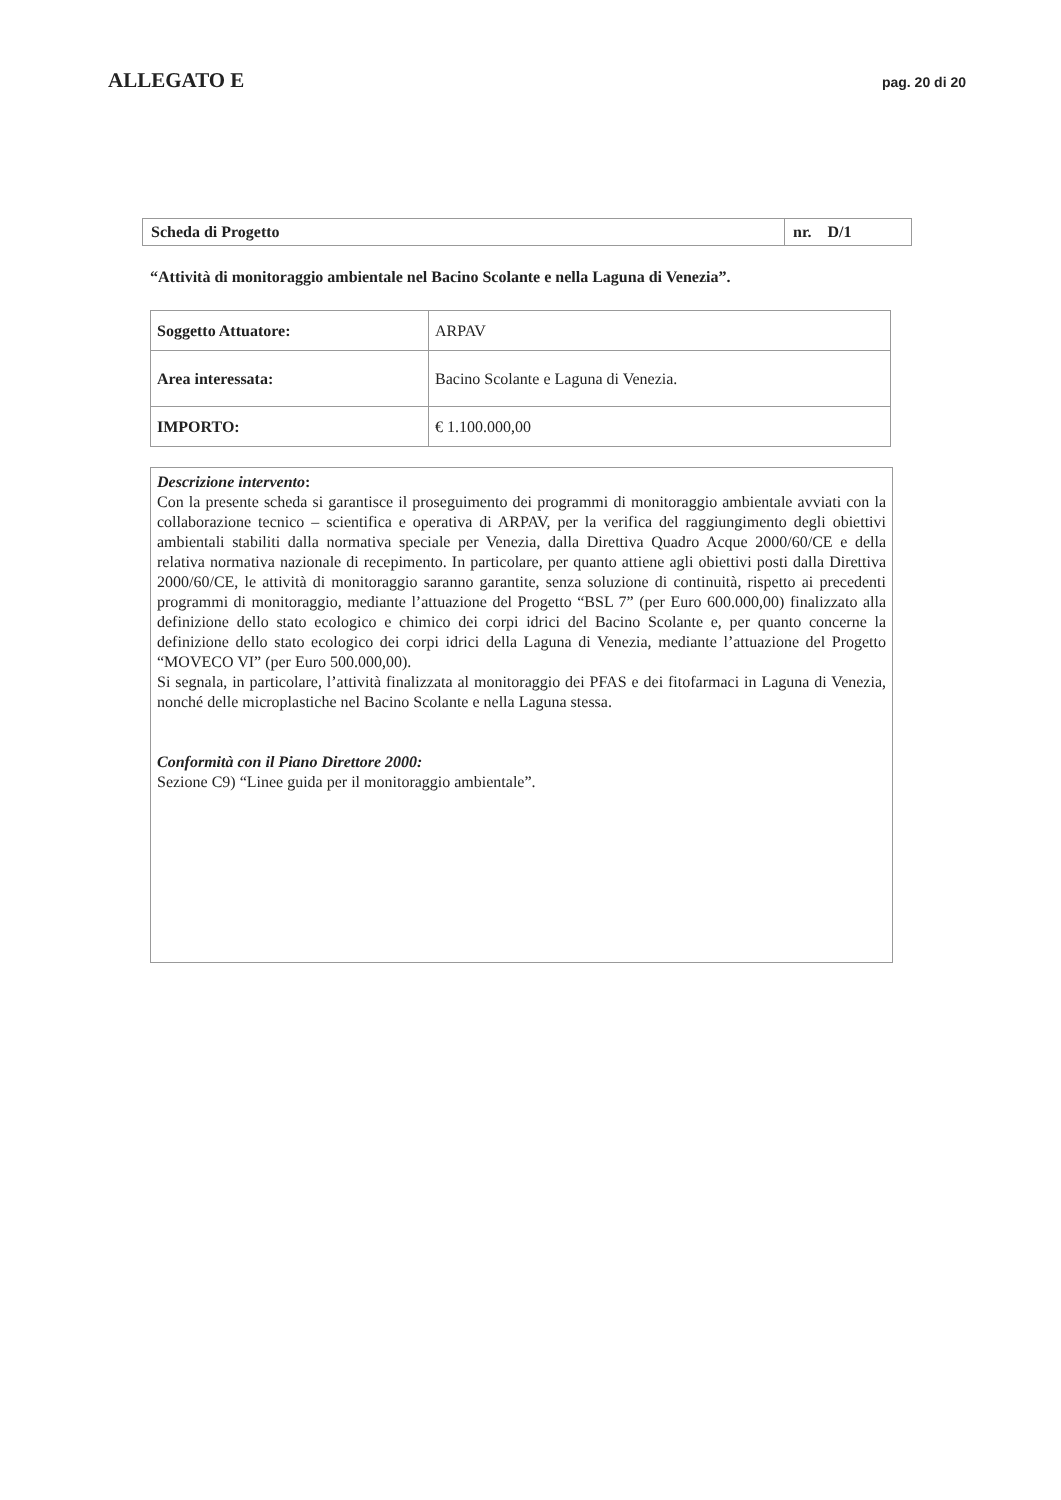ALLEGATO E pag. 20 di 20
| Scheda di Progetto | nr. D/1 |
“Attività di monitoraggio ambientale nel Bacino Scolante e nella Laguna di Venezia”.
| Soggetto Attuatore: | ARPAV |
| Area interessata: | Bacino Scolante e Laguna di Venezia. |
| IMPORTO: | € 1.100.000,00 |
Descrizione intervento:
Con la presente scheda si garantisce il proseguimento dei programmi di monitoraggio ambientale avviati con la collaborazione tecnico – scientifica e operativa di ARPAV, per la verifica del raggiungimento degli obiettivi ambientali stabiliti dalla normativa speciale per Venezia, dalla Direttiva Quadro Acque 2000/60/CE e della relativa normativa nazionale di recepimento. In particolare, per quanto attiene agli obiettivi posti dalla Direttiva 2000/60/CE, le attività di monitoraggio saranno garantite, senza soluzione di continuità, rispetto ai precedenti programmi di monitoraggio, mediante l’attuazione del Progetto “BSL 7” (per Euro 600.000,00) finalizzato alla definizione dello stato ecologico e chimico dei corpi idrici del Bacino Scolante e, per quanto concerne la definizione dello stato ecologico dei corpi idrici della Laguna di Venezia, mediante l’attuazione del Progetto “MOVECO VI” (per Euro 500.000,00).
Si segnala, in particolare, l’attività finalizzata al monitoraggio dei PFAS e dei fitofarmaci in Laguna di Venezia, nonché delle microplastiche nel Bacino Scolante e nella Laguna stessa.
Conformità con il Piano Direttore 2000:
Sezione C9) “Linee guida per il monitoraggio ambientale”.